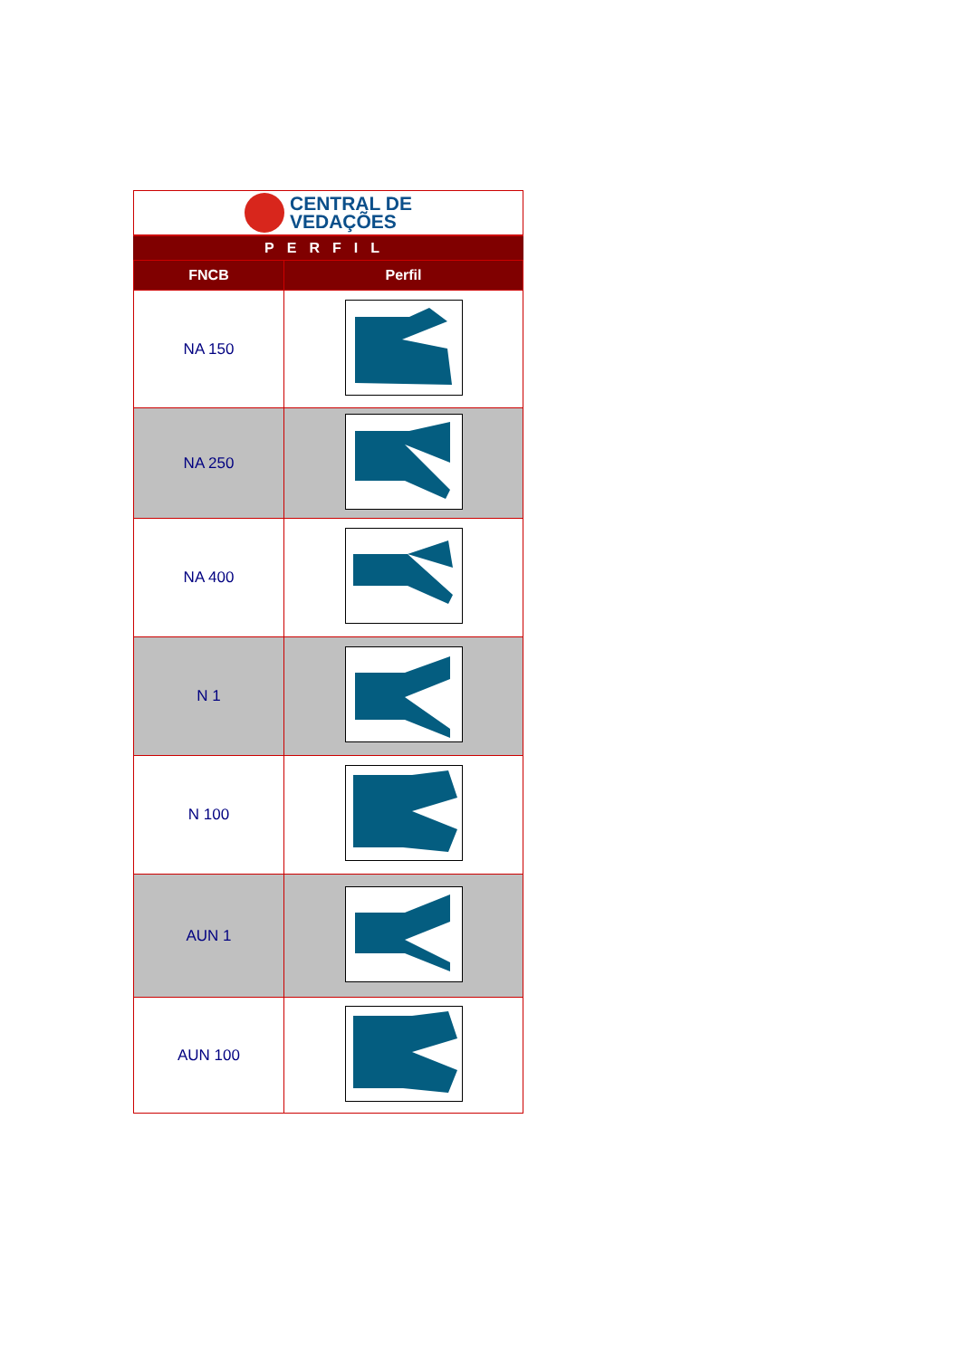CENTRAL DE
VEDAÇÕES
PERFIL
| FNCB | Perfil |
| --- | --- |
| NA 150 | |
| NA 250 | |
| NA 400 | |
| N 1 | |
| N 100 | |
| AUN 1 | |
| AUN 100 | |